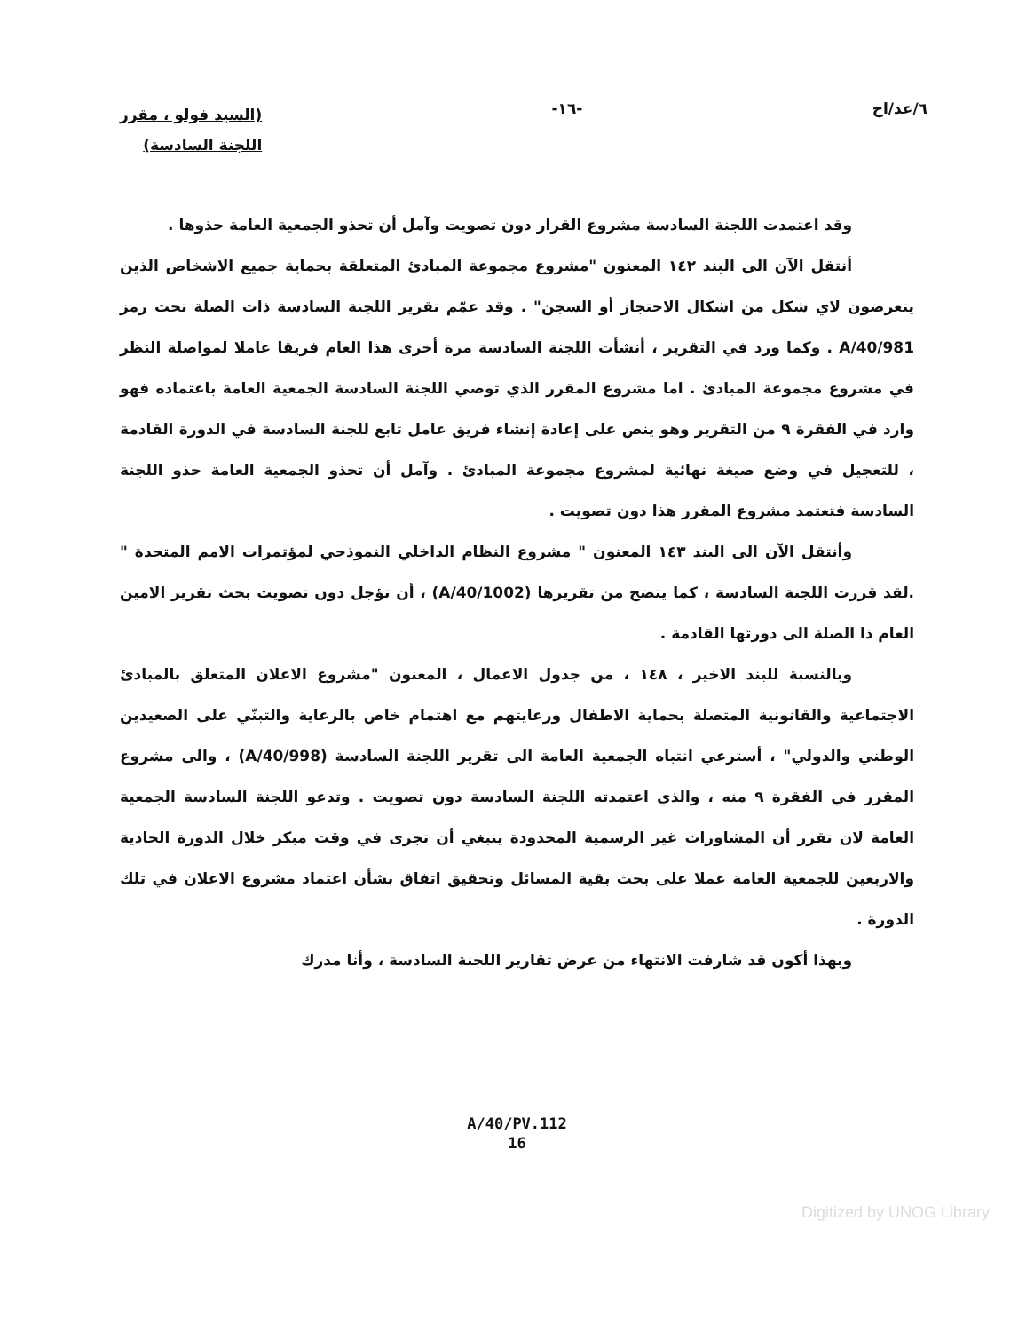٦/عد/اح -١٦-
(السيد فولو ، مقرر
اللجنة السادسة)
وقد اعتمدت اللجنة السادسة مشروع القرار دون تصويت وآمل أن تحذو الجمعية العامة حذوها .
أنتقل الآن الى البند ١٤٢ المعنون "مشروع مجموعة المبادئ المتعلقة بحماية جميع الاشخاص الذين يتعرضون لاي شكل من اشكال الاحتجاز أو السجن" . وقد عمّم تقرير اللجنة السادسة ذات الصلة تحت رمز A/40/981 . وكما ورد في التقرير ، أنشأت اللجنة السادسة مرة أخرى هذا العام فريقا عاملا لمواصلة النظر في مشروع مجموعة المبادئ . اما مشروع المقرر الذي توصي اللجنة السادسة الجمعية العامة باعتماده فهو وارد في الفقرة ٩ من التقرير وهو ينص على إعادة إنشاء فريق عامل تابع للجنة السادسة في الدورة القادمة ، للتعجيل في وضع صيغة نهائية لمشروع مجموعة المبادئ . وآمل أن تحذو الجمعية العامة حذو اللجنة السادسة فتعتمد مشروع المقرر هذا دون تصويت .
وأنتقل الآن الى البند ١٤٣ المعنون " مشروع النظام الداخلي النموذجي لمؤتمرات الامم المتحدة " .لقد قررت اللجنة السادسة ، كما يتضح من تقريرها (A/40/1002) ، أن تؤجل دون تصويت بحث تقرير الامين العام ذا الصلة الى دورتها القادمة .
وبالنسبة للبند الاخير ، ١٤٨ ، من جدول الاعمال ، المعنون "مشروع الاعلان المتعلق بالمبادئ الاجتماعية والقانونية المتصلة بحماية الاطفال ورعايتهم مع اهتمام خاص بالرعاية والتبنّي على الصعيدين الوطني والدولي" ، أسترعي انتباه الجمعية العامة الى تقرير اللجنة السادسة (A/40/998) ، والى مشروع المقرر في الفقرة ٩ منه ، والذي اعتمدته اللجنة السادسة دون تصويت . وتدعو اللجنة السادسة الجمعية العامة لان تقرر أن المشاورات غير الرسمية المحدودة ينبغي أن تجرى في وقت مبكر خلال الدورة الحادية والاربعين للجمعية العامة عملا على بحث بقية المسائل وتحقيق اتفاق بشأن اعتماد مشروع الاعلان في تلك الدورة .
وبهذا أكون قد شارفت الانتهاء من عرض تقارير اللجنة السادسة ، وأنا مدرك
A/40/PV.112
16
Digitized by UNOG Library